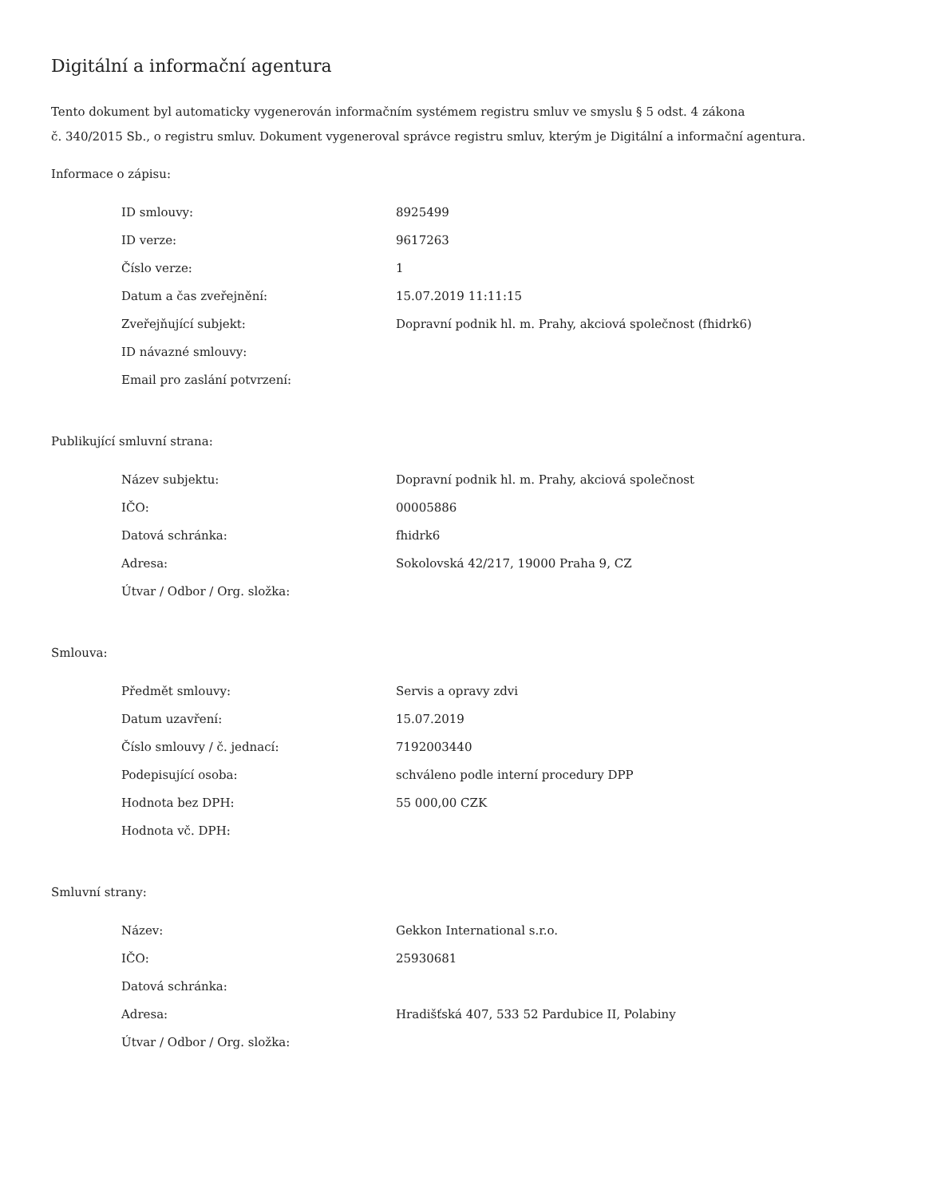Digitální a informační agentura
Tento dokument byl automaticky vygenerován informačním systémem registru smluv ve smyslu § 5 odst. 4 zákona
č. 340/2015 Sb., o registru smluv. Dokument vygeneroval správce registru smluv, kterým je Digitální a informační agentura.
Informace o zápisu:
| ID smlouvy: | 8925499 |
| ID verze: | 9617263 |
| Číslo verze: | 1 |
| Datum a čas zveřejnění: | 15.07.2019 11:11:15 |
| Zveřejňující subjekt: | Dopravní podnik hl. m. Prahy, akciová společnost (fhidrk6) |
| ID návazné smlouvy: | |
| Email pro zaslání potvrzení: | |
Publikující smluvní strana:
| Název subjektu: | Dopravní podnik hl. m. Prahy, akciová společnost |
| IČO: | 00005886 |
| Datová schránka: | fhidrk6 |
| Adresa: | Sokolovská 42/217, 19000 Praha 9, CZ |
| Útvar / Odbor / Org. složka: | |
Smlouva:
| Předmět smlouvy: | Servis a opravy zdvi |
| Datum uzavření: | 15.07.2019 |
| Číslo smlouvy / č. jednací: | 7192003440 |
| Podepisující osoba: | schváleno podle interní procedury DPP |
| Hodnota bez DPH: | 55 000,00 CZK |
| Hodnota vč. DPH: | |
Smluvní strany:
| Název: | Gekkon International s.r.o. |
| IČO: | 25930681 |
| Datová schránka: | |
| Adresa: | Hradišťská 407, 533 52 Pardubice II, Polabiny |
| Útvar / Odbor / Org. složka: | |